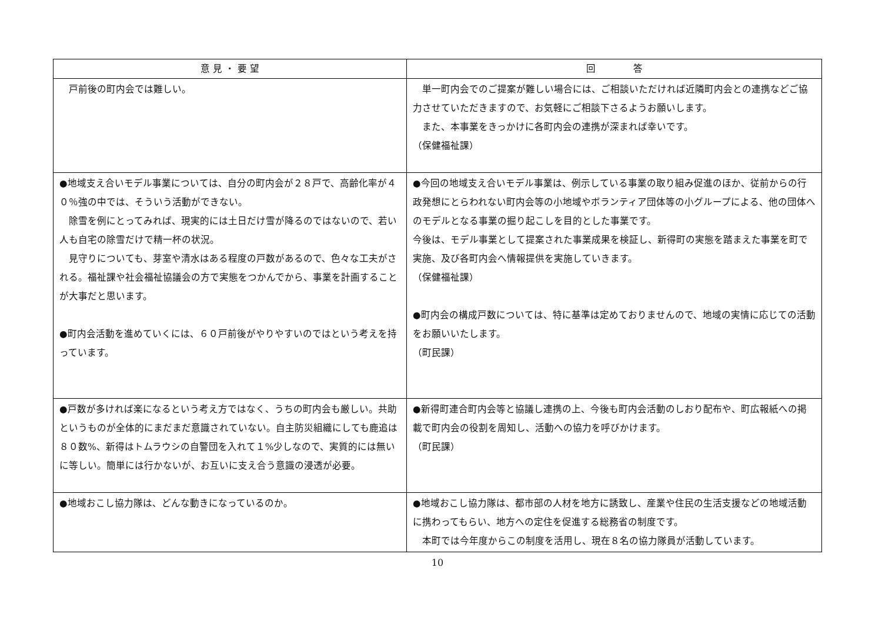| 意 見 ・ 要 望 | 回 答 |
| --- | --- |
| 戸前後の町内会では難しい。 | 単一町内会でのご提案が難しい場合には、ご相談いただければ近隣町内会との連携などご協力させていただきますので、お気軽にご相談下さるようお願いします。 また、本事業をきっかけに各町内会の連携が深まれば幸いです。 （保健福祉課） |
| ●地域支え合いモデル事業については、自分の町内会が２８戸で、高齢化率が４０％強の中では、そういう活動ができない。 除雪を例にとってみれば、現実的には土日だけ雪が降るのではないので、若い人も自宅の除雪だけで精一杯の状況。 見守りについても、芽室や清水はある程度の戸数があるので、色々な工夫がされる。福祉課や社会福祉協議会の方で実態をつかんでから、事業を計画することが大事だと思います。 ●町内会活動を進めていくには、６０戸前後がやりやすいのではという考えを持っています。 | ●今回の地域支え合いモデル事業は、例示している事業の取り組み促進のほか、従前からの行政発想にとらわれない町内会等の小地域やボランティア団体等の小グループによる、他の団体へのモデルとなる事業の掘り起こしを目的とした事業です。 今後は、モデル事業として提案された事業成果を検証し、新得町の実態を踏まえた事業を町で実施、及び各町内会へ情報提供を実施していきます。 （保健福祉課） ●町内会の構成戸数については、特に基準は定めておりませんので、地域の実情に応じての活動をお願いいたします。 （町民課） |
| ●戸数が多ければ楽になるという考え方ではなく、うちの町内会も厳しい。共助というものが全体的にまだまだ意識されていない。自主防災組織にしても鹿追は８０数%、新得はトムラウシの自警団を入れて１%少しなので、実質的には無いに等しい。簡単には行かないが、お互いに支え合う意識の浸透が必要。 | ●新得町連合町内会等と協議し連携の上、今後も町内会活動のしおり配布や、町広報紙への掲載で町内会の役割を周知し、活動への協力を呼びかけます。 （町民課） |
| ●地域おこし協力隊は、どんな動きになっているのか。 | ●地域おこし協力隊は、都市部の人材を地方に誘致し、産業や住民の生活支援などの地域活動に携わってもらい、地方への定住を促進する総務省の制度です。 本町では今年度からこの制度を活用し、現在８名の協力隊員が活動しています。 |
10